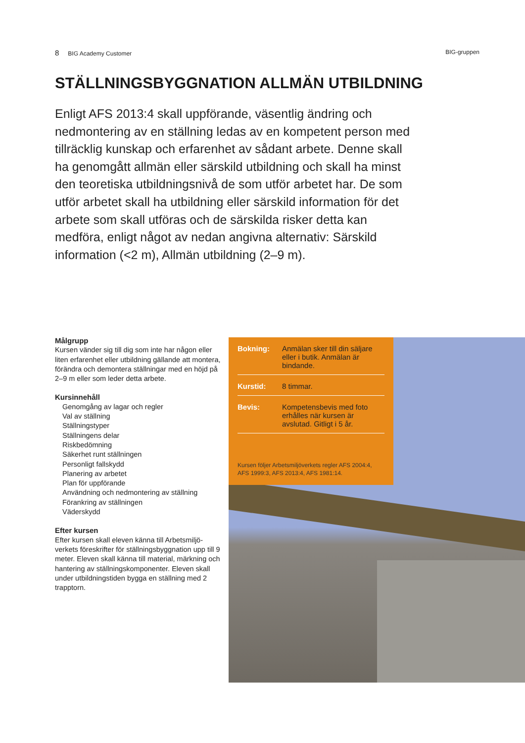8 BIG Academy Customer BIG-gruppen
STÄLLNINGSBYGGNATION ALLMÄN UTBILDNING
Enligt AFS 2013:4 skall uppförande, väsentlig ändring och nedmontering av en ställning ledas av en kompetent person med tillräcklig kunskap och erfarenhet av sådant arbete. Denne skall ha genomgått allmän eller särskild utbildning och skall ha minst den teoretiska utbildningsnivå de som utför arbetet har. De som utför arbetet skall ha utbildning eller särskild information för det arbete som skall utföras och de särskilda risker detta kan medföra, enligt något av nedan angivna alternativ: Särskild information (<2 m), Allmän utbildning (2–9 m).
Målgrupp
Kursen vänder sig till dig som inte har någon eller liten erfarenhet eller utbildning gällande att montera, förändra och demontera ställningar med en höjd på 2–9 m eller som leder detta arbete.
Kursinnehåll
Genomgång av lagar och regler
Val av ställning
Ställningstyper
Ställningens delar
Riskbedömning
Säkerhet runt ställningen
Personligt fallskydd
Planering av arbetet
Plan för uppförande
Användning och nedmontering av ställning
Förankring av ställningen
Väderskydd
Efter kursen
Efter kursen skall eleven känna till Arbetsmiljö-verkets föreskrifter för ställningsbyggnation upp till 9 meter. Eleven skall känna till material, märkning och hantering av ställningskomponenter. Eleven skall under utbildningstiden bygga en ställning med 2 trapptorn.
Bokning: Anmälan sker till din säljare eller i butik. Anmälan är bindande.
Kurstid: 8 timmar.
Bevis: Kompetensbevis med foto erhålles när kursen är avslutad. Gitligt i 5 år.
Kursen följer Arbetsmiljöverkets regler AFS 2004:4, AFS 1999:3, AFS 2013:4, AFS 1981:14.